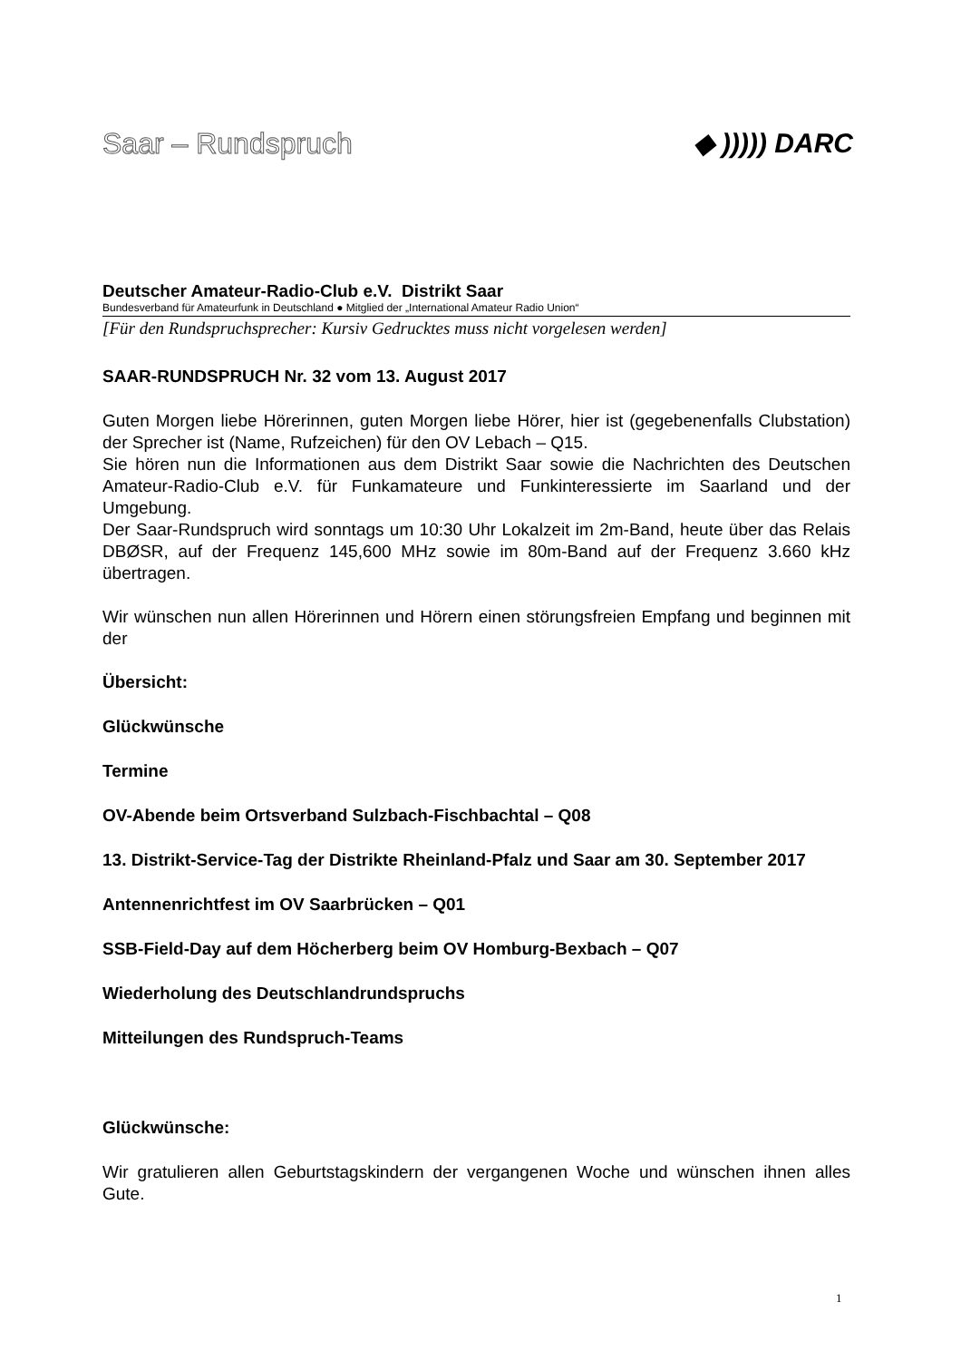Saar – Rundspruch
◆ ))))) DARC
Deutscher Amateur-Radio-Club e.V. Distrikt Saar
Bundesverband für Amateurfunk in Deutschland ● Mitglied der „International Amateur Radio Union“
[Für den Rundspruchsprecher: Kursiv Gedrucktes muss nicht vorgelesen werden]
SAAR-RUNDSPRUCH Nr. 32 vom 13. August 2017
Guten Morgen liebe Hörerinnen, guten Morgen liebe Hörer, hier ist (gegebenenfalls Clubstation) der Sprecher ist (Name, Rufzeichen) für den OV Lebach – Q15.
Sie hören nun die Informationen aus dem Distrikt Saar sowie die Nachrichten des Deutschen Amateur-Radio-Club e.V. für Funkamateure und Funkinteressierte im Saarland und der Umgebung.
Der Saar-Rundspruch wird sonntags um 10:30 Uhr Lokalzeit im 2m-Band, heute über das Relais DBØSR, auf der Frequenz 145,600 MHz sowie im 80m-Band auf der Frequenz 3.660 kHz übertragen.
Wir wünschen nun allen Hörerinnen und Hörern einen störungsfreien Empfang und beginnen mit der
Übersicht:
Glückwünsche
Termine
OV-Abende beim Ortsverband Sulzbach-Fischbachtal – Q08
13. Distrikt-Service-Tag der Distrikte Rheinland-Pfalz und Saar am 30. September 2017
Antennenrichtfest im OV Saarbrücken – Q01
SSB-Field-Day auf dem Höcherberg beim OV Homburg-Bexbach – Q07
Wiederholung des Deutschlandrundspruchs
Mitteilungen des Rundspruch-Teams
Glückwünsche:
Wir gratulieren allen Geburtstagskindern der vergangenen Woche und wünschen ihnen alles Gute.
1